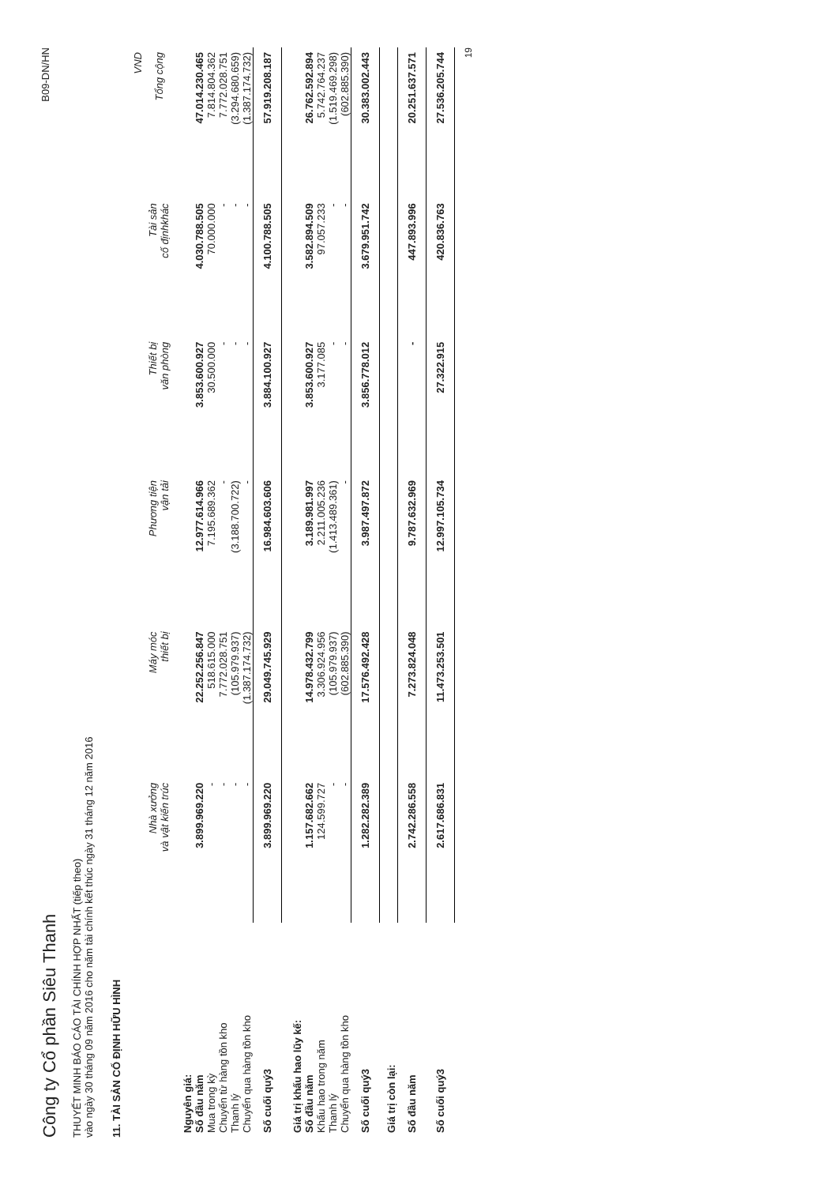Công ty Cổ phần Siêu Thanh
B09-DN/HN
THUYẾT MINH BÁO CÁO TÀI CHÍNH HỢP NHẤT (tiếp theo)
vào ngày 30 tháng 09 năm 2016 cho năm tài chính kết thúc ngày 31 tháng 12 năm 2016
11. TÀI SẢN CỐ ĐỊNH HỮU HÌNH
| | | | | | | VND |
| --- | --- | --- | --- | --- | --- | --- |
| | Nhà xưởng và vật kiến trúc | Máy móc thiết bị | Phương tiện vận tải | Thiết bị văn phòng | Tài sản cố địnhkhác | Tổng cộng |
| Nguyên giá: | | | | | | |
| Số đầu năm | 3.899.969.220 | 22.252.256.847 | 12.977.614.966 | 3.853.600.927 | 4.030.788.505 | 47.014.230.465 |
| Mua trong kỳ | - | 518.615.000 | 7.195.689.362 | 30.500.000 | 70.000.000 | 7.814.804.362 |
| Chuyển từ hàng tồn kho | - | 7.772.028.751 | - | - | - | 7.772.028.751 |
| Thanh lý | - | (105.979.937) | (3.188.700.722) | - | - | (3.294.680.659) |
| Chuyển qua hàng tồn kho | - | (1.387.174.732) | - | - | - | (1.387.174.732) |
| Số cuối quý3 | 3.899.969.220 | 29.049.745.929 | 16.984.603.606 | 3.884.100.927 | 4.100.788.505 | 57.919.208.187 |
| Giá trị khấu hao lũy kế: | | | | | | |
| Số đầu năm | 1.157.682.662 | 14.978.432.799 | 3.189.981.997 | 3.853.600.927 | 3.582.894.509 | 26.762.592.894 |
| Khấu hao trong năm | 124.599.727 | 3.306.924.956 | 2.211.005.236 | 3.177.085 | 97.057.233 | 5.742.764.237 |
| Thanh lý | - | (105.979.937) | (1.413.489.361) | - | - | (1.519.469.298) |
| Chuyển qua hàng tồn kho | - | (602.885.390) | - | - | - | (602.885.390) |
| Số cuối quý3 | 1.282.282.389 | 17.576.492.428 | 3.987.497.872 | 3.856.778.012 | 3.679.951.742 | 30.383.002.443 |
| Giá trị còn lại: | | | | | | |
| Số đầu năm | 2.742.286.558 | 7.273.824.048 | 9.787.632.969 | - | 447.893.996 | 20.251.637.571 |
| Số cuối quý3 | 2.617.686.831 | 11.473.253.501 | 12.997.105.734 | 27.322.915 | 420.836.763 | 27.536.205.744 |
19